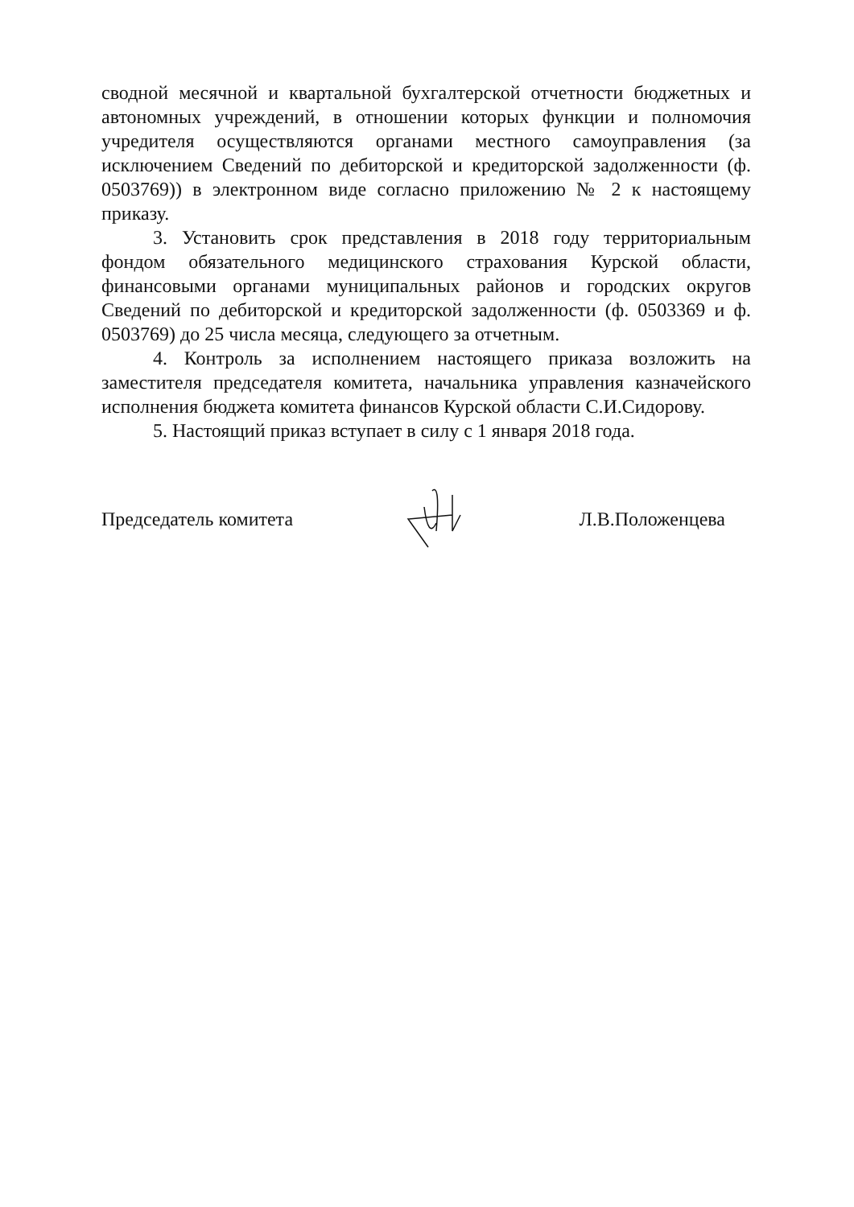сводной месячной и квартальной бухгалтерской отчетности бюджетных и автономных учреждений, в отношении которых функции и полномочия учредителя осуществляются органами местного самоуправления (за исключением Сведений по дебиторской и кредиторской задолженности (ф. 0503769)) в электронном виде согласно приложению № 2 к настоящему приказу.
3. Установить срок представления в 2018 году территориальным фондом обязательного медицинского страхования Курской области, финансовыми органами муниципальных районов и городских округов Сведений по дебиторской и кредиторской задолженности (ф. 0503369 и ф. 0503769) до 25 числа месяца, следующего за отчетным.
4. Контроль за исполнением настоящего приказа возложить на заместителя председателя комитета, начальника управления казначейского исполнения бюджета комитета финансов Курской области С.И.Сидорову.
5. Настоящий приказ вступает в силу с 1 января 2018 года.
Председатель комитета Л.В.Положенцева